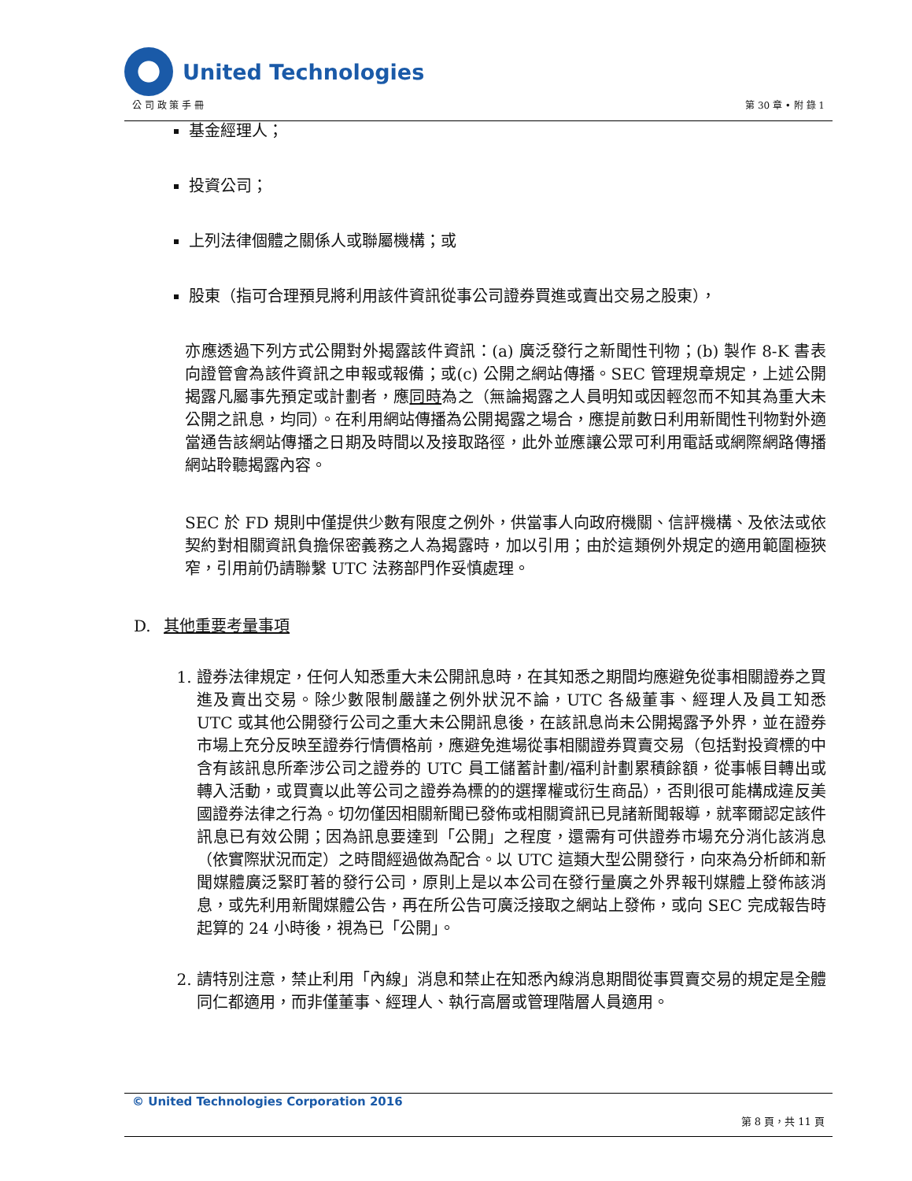United Technologies
公 司 政 策 手 冊 第 30 章 • 附 錄 1
基金經理人；
投資公司；
上列法律個體之關係人或聯屬機構；或
股東（指可合理預見將利用該件資訊從事公司證券買進或賣出交易之股東），
亦應透過下列方式公開對外揭露該件資訊：(a) 廣泛發行之新聞性刊物；(b) 製作 8-K 書表向證管會為該件資訊之申報或報備；或(c) 公開之網站傳播。SEC 管理規章規定，上述公開揭露凡屬事先預定或計劃者，應同時為之（無論揭露之人員明知或因輕忽而不知其為重大未公開之訊息，均同）。在利用網站傳播為公開揭露之場合，應提前數日利用新聞性刊物對外適當通告該網站傳播之日期及時間以及接取路徑，此外並應讓公眾可利用電話或網際網路傳播網站聆聽揭露內容。
SEC 於 FD 規則中僅提供少數有限度之例外，供當事人向政府機關、信評機構、及依法或依契約對相關資訊負擔保密義務之人為揭露時，加以引用；由於這類例外規定的適用範圍極狹窄，引用前仍請聯繫 UTC 法務部門作妥慎處理。
D. 其他重要考量事項
1. 證券法律規定，任何人知悉重大未公開訊息時，在其知悉之期間均應避免從事相關證券之買進及賣出交易。除少數限制嚴謹之例外狀況不論，UTC 各級董事、經理人及員工知悉 UTC 或其他公開發行公司之重大未公開訊息後，在該訊息尚未公開揭露予外界，並在證券市場上充分反映至證券行情價格前，應避免進場從事相關證券買賣交易（包括對投資標的中含有該訊息所牽涉公司之證券的 UTC 員工儲蓄計劃/福利計劃累積餘額，從事帳目轉出或轉入活動，或買賣以此等公司之證券為標的的選擇權或衍生商品），否則很可能構成違反美國證券法律之行為。切勿僅因相關新聞已發佈或相關資訊已見諸新聞報導，就率爾認定該件訊息已有效公開；因為訊息要達到「公開」之程度，還需有可供證券市場充分消化該消息（依實際狀況而定）之時間經過做為配合。以 UTC 這類大型公開發行，向來為分析師和新聞媒體廣泛緊盯著的發行公司，原則上是以本公司在發行量廣之外界報刊媒體上發佈該消息，或先利用新聞媒體公告，再在所公告可廣泛接取之網站上發佈，或向 SEC 完成報告時起算的 24 小時後，視為已「公開」。
2. 請特別注意，禁止利用「內線」消息和禁止在知悉內線消息期間從事買賣交易的規定是全體同仁都適用，而非僅董事、經理人、執行高層或管理階層人員適用。
© United Technologies Corporation 2016
第 8 頁，共 11 頁